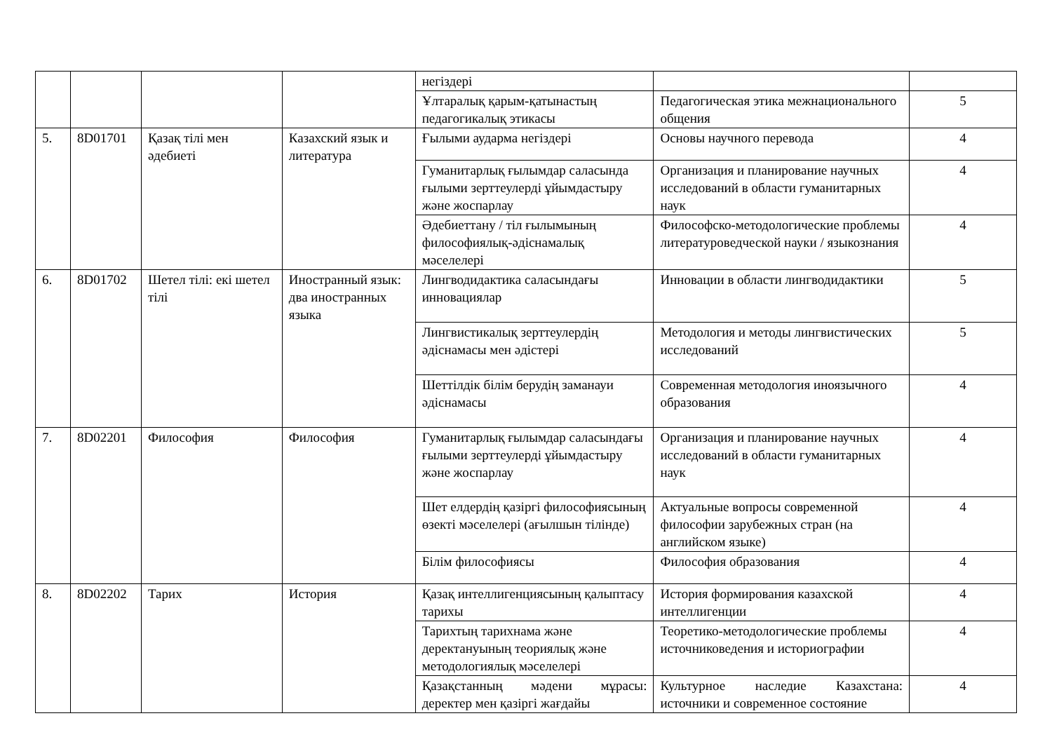| | | | | негіздері | | |
| | | | | Ұлтаралық қарым-қатынастың педагогикалық этикасы | Педагогическая этика межнационального общения | 5 |
| 5. | 8D01701 | Қазақ тілі мен әдебиеті | Казахский язык и литература | Ғылыми аудармa негіздері | Основы научного перевода | 4 |
| | | | | Гуманитарлық ғылымдар саласында ғылыми зерттеулерді ұйымдастыру және жоспарлау | Организация и планирование научных исследований в области гуманитарных наук | 4 |
| | | | | Әдебиеттану / тіл ғылымының философиялық-әдіснамалық мәселелері | Философско-методологические проблемы литературоведческой науки / языкознания | 4 |
| 6. | 8D01702 | Шетел тілі: екі шетел тілі | Иностранный язык: два иностранных языка | Лингводидактика саласындағы инновациялар | Инновации в области лингводидактики | 5 |
| | | | | Лингвистикалық зерттеулердің әдіснамасы мен әдістері | Методология и методы лингвистических исследований | 5 |
| | | | | Шеттілдік білім берудің заманауи әдіснамасы | Современная методология иноязычного образования | 4 |
| 7. | 8D02201 | Философия | Философия | Гуманитарлық ғылымдар саласындағы ғылыми зерттеулерді ұйымдастыру және жоспарлау | Организация и планирование научных исследований в области гуманитарных наук | 4 |
| | | | | Шет елдердің қазіргі философиясының өзекті мәселелері (ағылшын тілінде) | Актуальные вопросы современной философии зарубежных стран (на английском языке) | 4 |
| | | | | Білім философиясы | Философия образования | 4 |
| 8. | 8D02202 | Тарих | История | Қазақ интеллигенциясының қалыптасу тарихы | История формирования казахской интеллигенции | 4 |
| | | | | Тарихтың тарихнама және деректануының теориялық және методологиялық мәселелері | Теоретико-методологические проблемы источниковедения и историографии | 4 |
| | | | | Қазақстанның мәдени мұрасы: деректер мен қазіргі жағдайы | Культурное наследие Казахстана: источники и современное состояние | 4 |